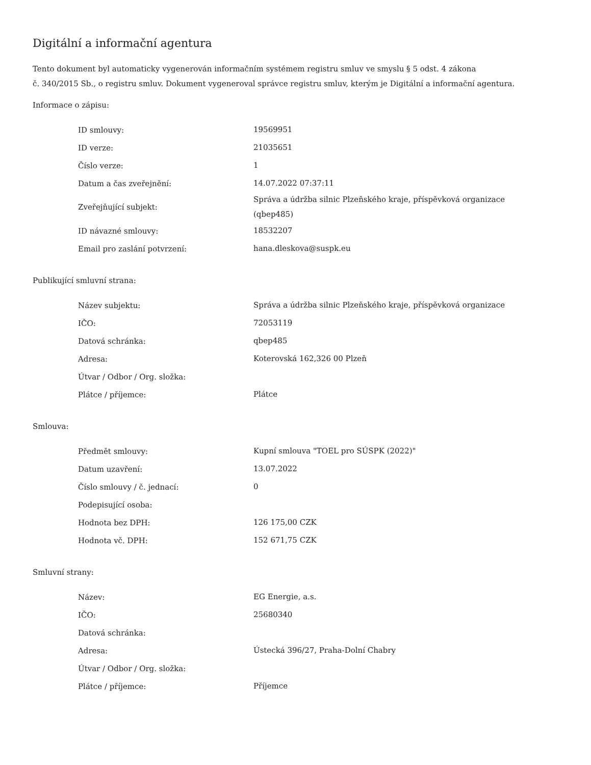Digitální a informační agentura
Tento dokument byl automaticky vygenerován informačním systémem registru smluv ve smyslu § 5 odst. 4 zákona
č. 340/2015 Sb., o registru smluv. Dokument vygeneroval správce registru smluv, kterým je Digitální a informační agentura.
Informace o zápisu:
| ID smlouvy: | 19569951 |
| ID verze: | 21035651 |
| Číslo verze: | 1 |
| Datum a čas zveřejnění: | 14.07.2022 07:37:11 |
| Zveřejňující subjekt: | Správa a údržba silnic Plzeňského kraje, příspěvková organizace (qbep485) |
| ID návazné smlouvy: | 18532207 |
| Email pro zaslání potvrzení: | hana.dleskova@suspk.eu |
Publikující smluvní strana:
| Název subjektu: | Správa a údržba silnic Plzeňského kraje, příspěvková organizace |
| IČO: | 72053119 |
| Datová schránka: | qbep485 |
| Adresa: | Koterovská 162,326 00 Plzeň |
| Útvar / Odbor / Org. složka: | |
| Plátce / příjemce: | Plátce |
Smlouva:
| Předmět smlouvy: | Kupní smlouva "TOEL pro SÚSPK (2022)" |
| Datum uzavření: | 13.07.2022 |
| Číslo smlouvy / č. jednací: | 0 |
| Podepisující osoba: | |
| Hodnota bez DPH: | 126 175,00 CZK |
| Hodnota vč. DPH: | 152 671,75 CZK |
Smluvní strany:
| Název: | EG Energie, a.s. |
| IČO: | 25680340 |
| Datová schránka: | |
| Adresa: | Ústecká 396/27, Praha-Dolní Chabry |
| Útvar / Odbor / Org. složka: | |
| Plátce / příjemce: | Příjemce |